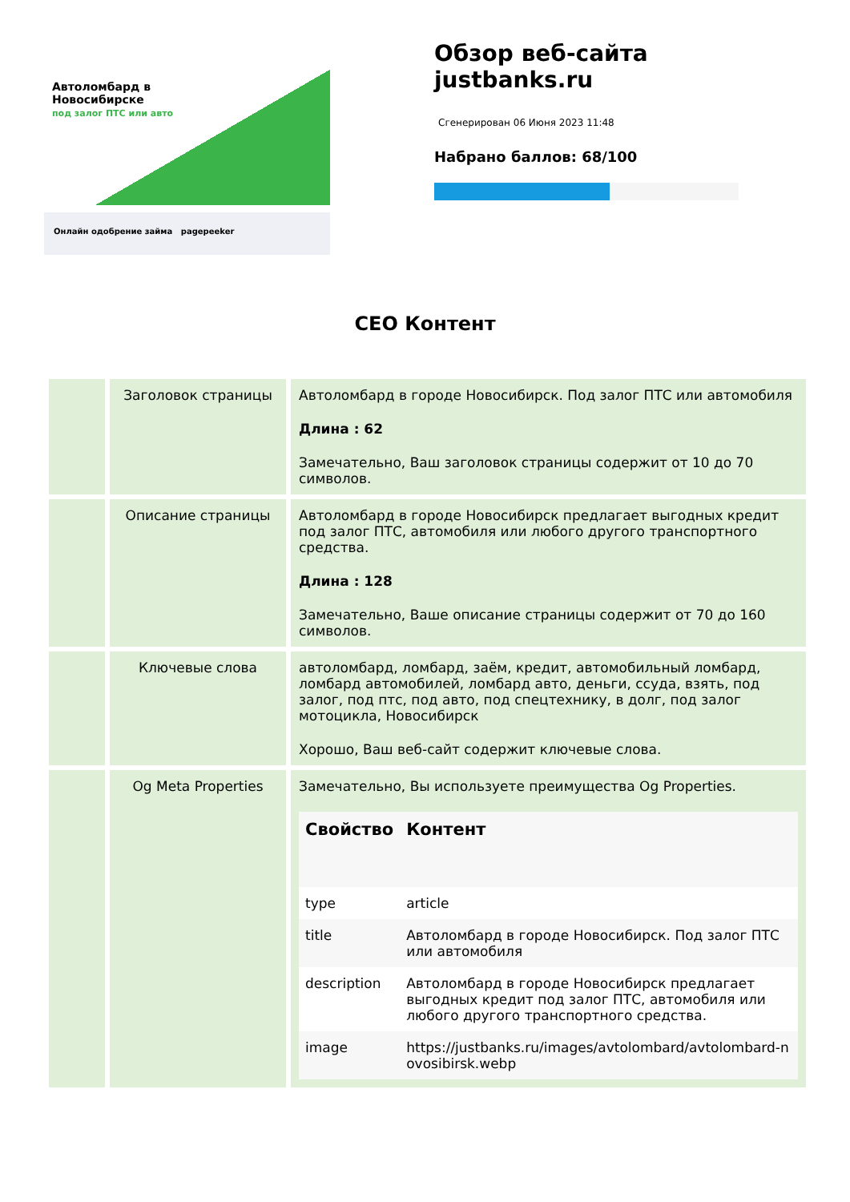Автоломбард в
Новосибирске
под залог ПТС или авто
Онлайн одобрение займа pagepeeker
Обзор веб-сайта
justbanks.ru
Сгенерирован 06 Июня 2023 11:48
Набрано баллов: 68/100
СЕО Контент
| | Заголовок страницы | Автоломбард в городе Новосибирск. Под залог ПТС или автомобиля Длина : 62 Замечательно, Ваш заголовок страницы содержит от 10 до 70 символов. |
| | Описание страницы | Автоломбард в городе Новосибирск предлагает выгодных кредит под залог ПТС, автомобиля или любого другого транспортного средства. Длина : 128 Замечательно, Ваше описание страницы содержит от 70 до 160 символов. |
| | Ключевые слова | автоломбард, ломбард, заём, кредит, автомобильный ломбард, ломбард автомобилей, ломбард авто, деньги, ссуда, взять, под залог, под птс, под авто, под спецтехнику, в долг, под залог мотоцикла, Новосибирск Хорошо, Ваш веб-сайт содержит ключевые слова. |
| | Og Meta Properties | Замечательно, Вы используете преимущества Og Properties. / Свойство / Контент / / --- / --- / / type / article / / title / Автоломбард в городе Новосибирск. Под залог ПТС или автомобиля / / description / Автоломбард в городе Новосибирск предлагает выгодных кредит под залог ПТС, автомобиля или любого другого транспортного средства. / / image / https://justbanks.ru/images/avtolombard/avtolombard-novosibirsk.webp / |